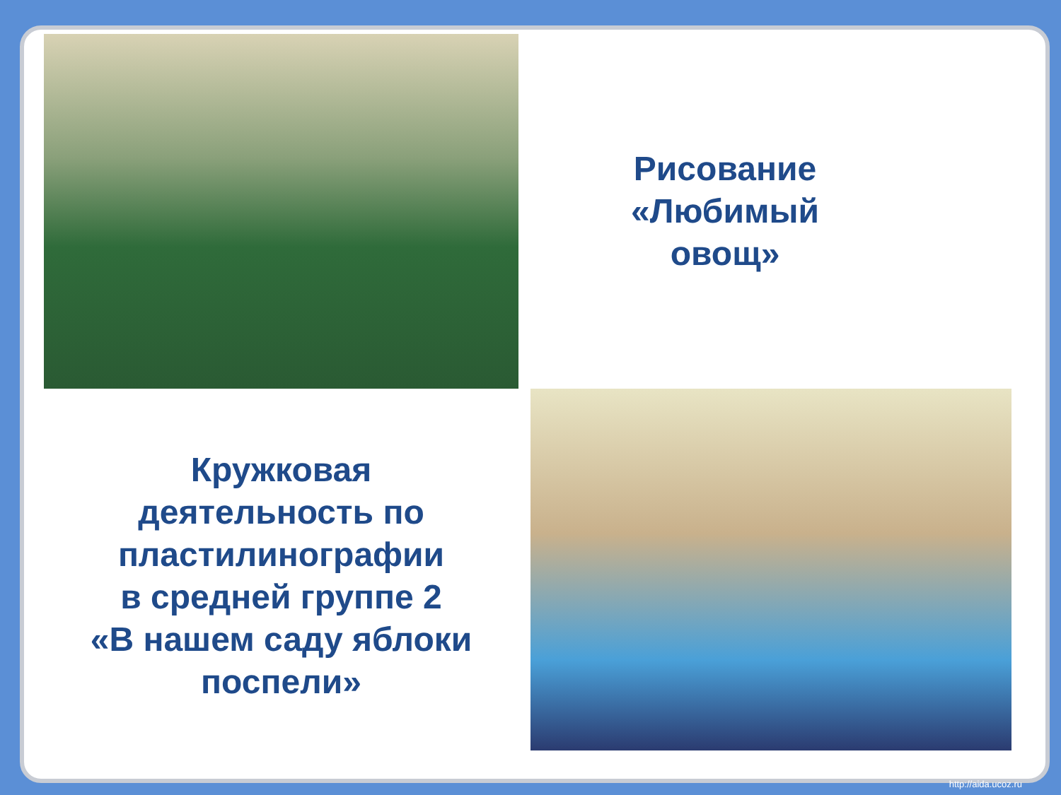Рисование
«Любимый
овощ»
Кружковая
деятельность по
пластилинографии
в средней группе 2
«В нашем саду яблоки
поспели»
http://aida.ucoz.ru